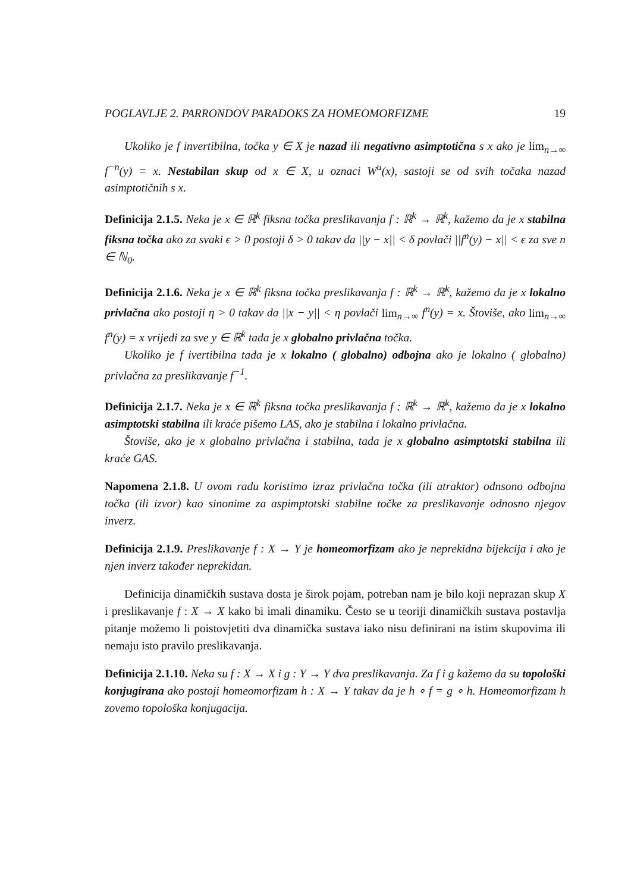POGLAVLJE 2. PARRONDOV PARADOKS ZA HOMEOMORFIZME 19
Ukoliko je f invertibilna, točka y ∈ X je nazad ili negativno asimptotična s x ako je lim<sub>n→∞</sub> f<sup>−n</sup>(y) = x. Nestabilan skup od x ∈ X, u oznaci W<sup>u</sup>(x), sastoji se od svih točaka nazad asimptotičnih s x.
Definicija 2.1.5. Neka je x ∈ ℝ<sup>k</sup> fiksna točka preslikavanja f : ℝ<sup>k</sup> → ℝ<sup>k</sup>, kažemo da je x stabilna fiksna točka ako za svaki ϵ > 0 postoji δ > 0 takav da ||y − x|| < δ povlači ||f<sup>n</sup>(y) − x|| < ϵ za sve n ∈ ℕ<sub>0</sub>.
Definicija 2.1.6. Neka je x ∈ ℝ<sup>k</sup> fiksna točka preslikavanja f : ℝ<sup>k</sup> → ℝ<sup>k</sup>, kažemo da je x lokalno privlačna ako postoji η > 0 takav da ||x − y|| < η povlači lim<sub>n→∞</sub> f<sup>n</sup>(y) = x. Štoviše, ako lim<sub>n→∞</sub> f<sup>n</sup>(y) = x vrijedi za sve y ∈ ℝ<sup>k</sup> tada je x globalno privlačna točka.
Ukoliko je f ivertibilna tada je x lokalno ( globalno) odbojna ako je lokalno ( globalno) privlačna za preslikavanje f<sup>−1</sup>.
Definicija 2.1.7. Neka je x ∈ ℝ<sup>k</sup> fiksna točka preslikavanja f : ℝ<sup>k</sup> → ℝ<sup>k</sup>, kažemo da je x lokalno asimptotski stabilna ili kraće pišemo LAS, ako je stabilna i lokalno privlačna.
Štoviše, ako je x globalno privlačna i stabilna, tada je x globalno asimptotski stabilna ili kraće GAS.
Napomena 2.1.8. U ovom radu koristimo izraz privlačna točka (ili atraktor) odnsono odbojna točka (ili izvor) kao sinonime za aspimptotski stabilne točke za preslikavanje odnosno njegov inverz.
Definicija 2.1.9. Preslikavanje f : X → Y je homeomorfizam ako je neprekidna bijekcija i ako je njen inverz također neprekidan.
Definicija dinamičkih sustava dosta je širok pojam, potreban nam je bilo koji neprazan skup X i preslikavanje f : X → X kako bi imali dinamiku. Često se u teoriji dinamičkih sustava postavlja pitanje možemo li poistovjetiti dva dinamička sustava iako nisu definirani na istim skupovima ili nemaju isto pravilo preslikavanja.
Definicija 2.1.10. Neka su f : X → X i g : Y → Y dva preslikavanja. Za f i g kažemo da su topološki konjugirana ako postoji homeomorfizam h : X → Y takav da je h ∘ f = g ∘ h. Homeomorfizam h zovemo topološka konjugacija.